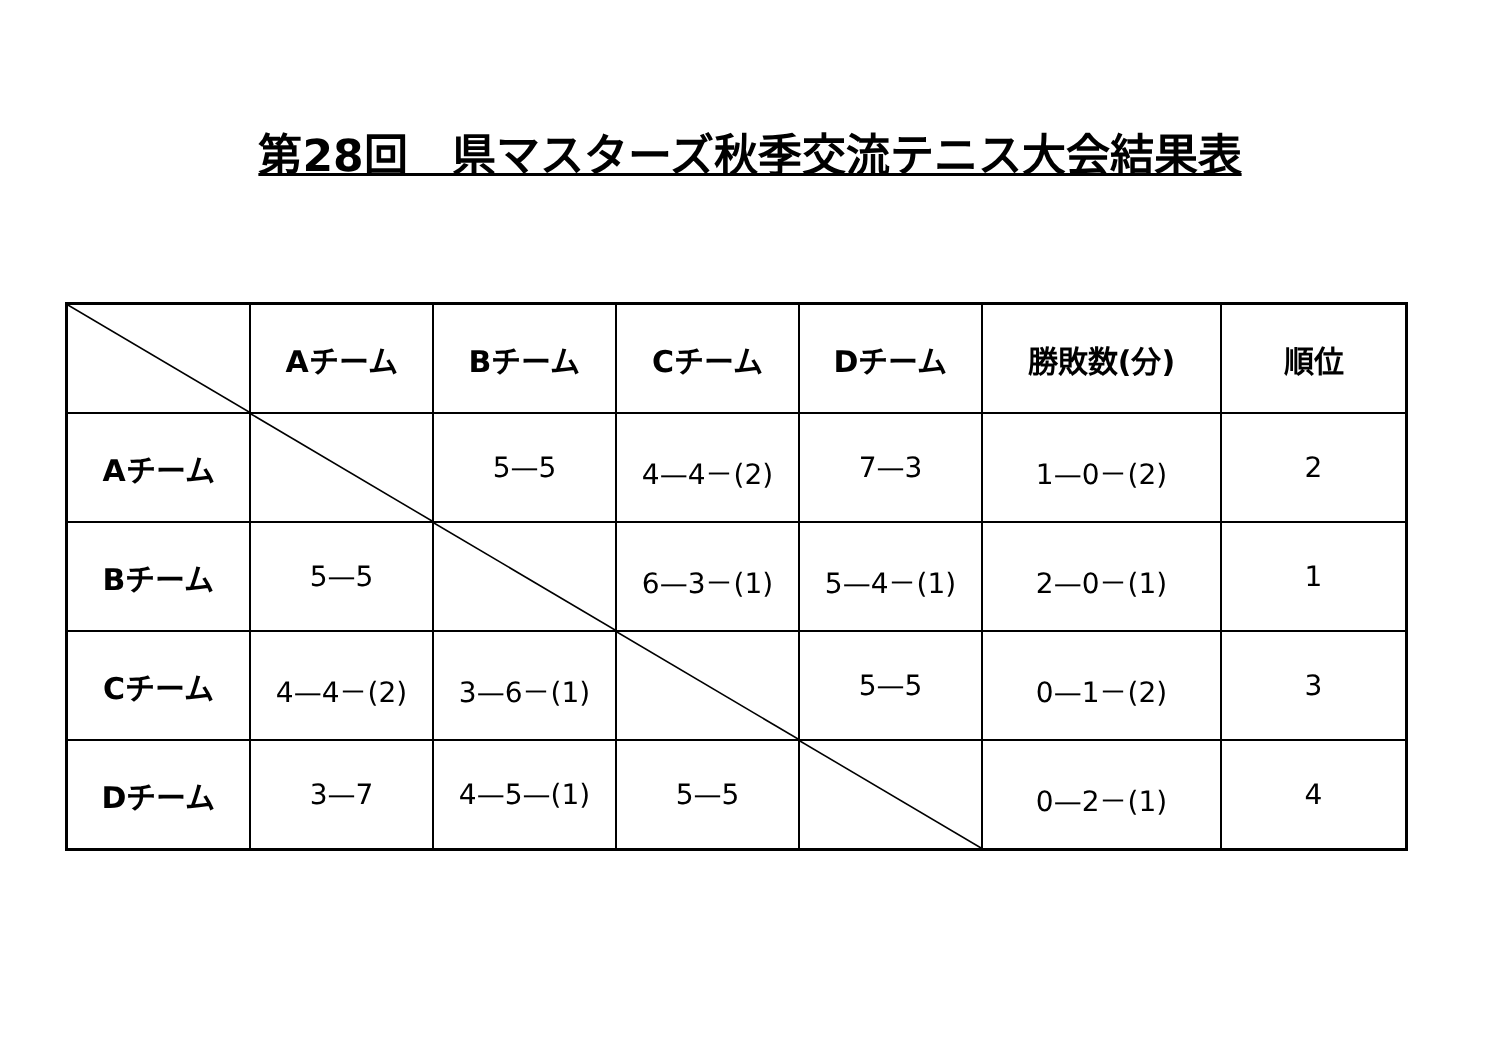第28回　県マスターズ秋季交流テニス大会結果表
| | Aチーム | Bチーム | Cチーム | Dチーム | 勝敗数(分) | 順位 |
| --- | --- | --- | --- | --- | --- | --- |
| Aチーム | | 5—5 | 4—4－(2) | 7—3 | 1—0－(2) | 2 |
| Bチーム | 5—5 | | 6—3－(1) | 5—4－(1) | 2—0－(1) | 1 |
| Cチーム | 4—4－(2) | 3—6－(1) | | 5—5 | 0—1－(2) | 3 |
| Dチーム | 3—7 | 4—5—(1) | 5—5 | | 0—2－(1) | 4 |